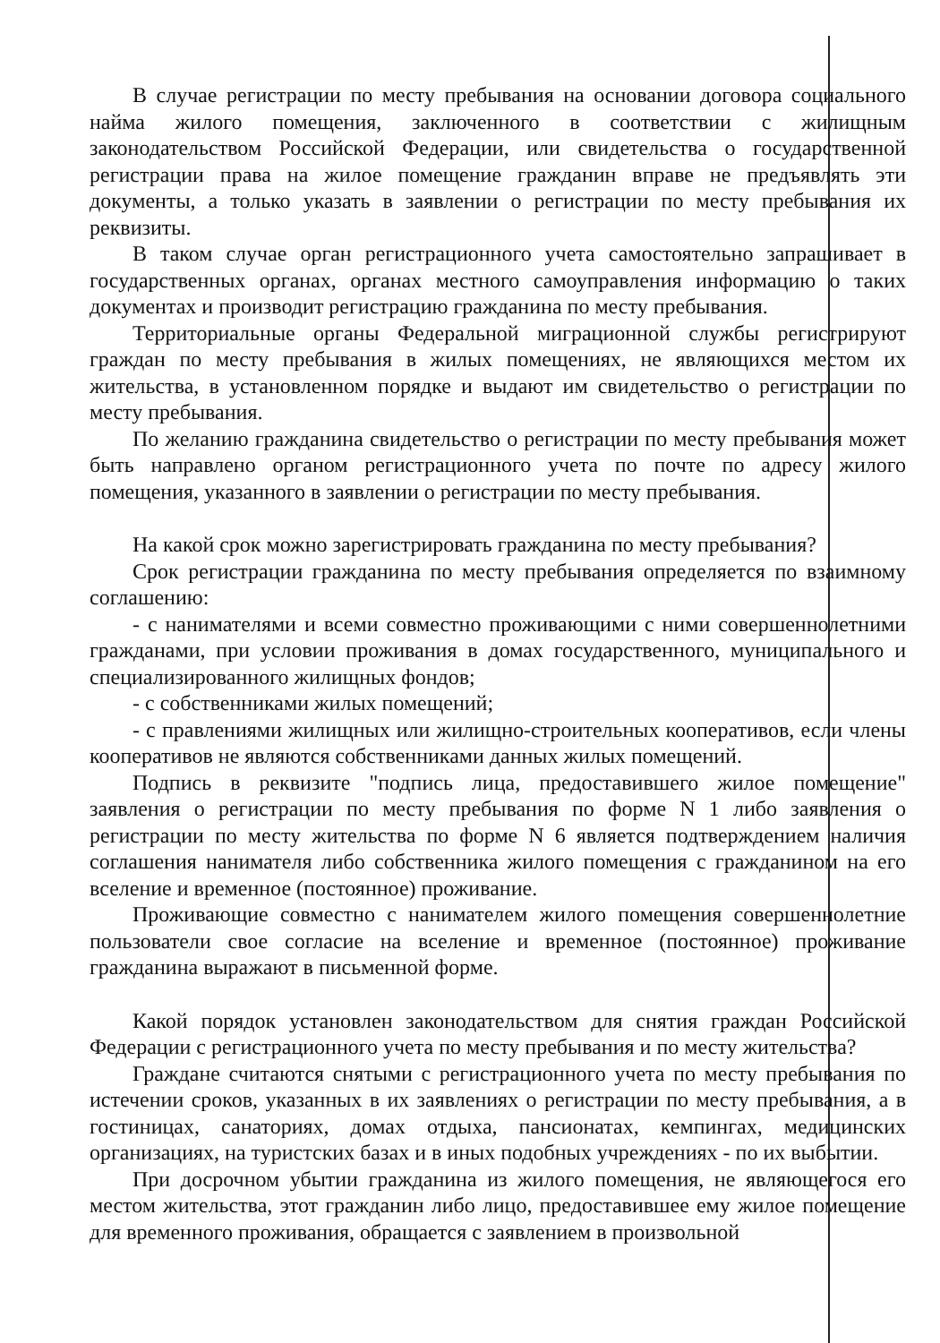В случае регистрации по месту пребывания на основании договора социального найма жилого помещения, заключенного в соответствии с жилищным законодательством Российской Федерации, или свидетельства о государственной регистрации права на жилое помещение гражданин вправе не предъявлять эти документы, а только указать в заявлении о регистрации по месту пребывания их реквизиты.
В таком случае орган регистрационного учета самостоятельно запрашивает в государственных органах, органах местного самоуправления информацию о таких документах и производит регистрацию гражданина по месту пребывания.
Территориальные органы Федеральной миграционной службы регистрируют граждан по месту пребывания в жилых помещениях, не являющихся местом их жительства, в установленном порядке и выдают им свидетельство о регистрации по месту пребывания.
По желанию гражданина свидетельство о регистрации по месту пребывания может быть направлено органом регистрационного учета по почте по адресу жилого помещения, указанного в заявлении о регистрации по месту пребывания.
На какой срок можно зарегистрировать гражданина по месту пребывания?
Срок регистрации гражданина по месту пребывания определяется по взаимному соглашению:
- с нанимателями и всеми совместно проживающими с ними совершеннолетними гражданами, при условии проживания в домах государственного, муниципального и специализированного жилищных фондов;
- с собственниками жилых помещений;
- с правлениями жилищных или жилищно-строительных кооперативов, если члены кооперативов не являются собственниками данных жилых помещений.
Подпись в реквизите "подпись лица, предоставившего жилое помещение" заявления о регистрации по месту пребывания по форме N 1 либо заявления о регистрации по месту жительства по форме N 6 является подтверждением наличия соглашения нанимателя либо собственника жилого помещения с гражданином на его вселение и временное (постоянное) проживание.
Проживающие совместно с нанимателем жилого помещения совершеннолетние пользователи свое согласие на вселение и временное (постоянное) проживание гражданина выражают в письменной форме.
Какой порядок установлен законодательством для снятия граждан Российской Федерации с регистрационного учета по месту пребывания и по месту жительства?
Граждане считаются снятыми с регистрационного учета по месту пребывания по истечении сроков, указанных в их заявлениях о регистрации по месту пребывания, а в гостиницах, санаториях, домах отдыха, пансионатах, кемпингах, медицинских организациях, на туристских базах и в иных подобных учреждениях - по их выбытии.
При досрочном убытии гражданина из жилого помещения, не являющегося его местом жительства, этот гражданин либо лицо, предоставившее ему жилое помещение для временного проживания, обращается с заявлением в произвольной